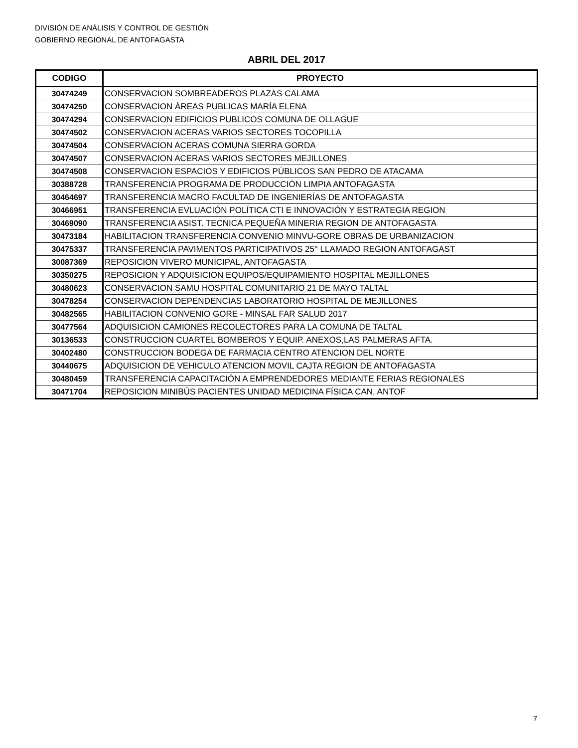DIVISIÓN DE ANÁLISIS Y CONTROL DE GESTIÓN
GOBIERNO REGIONAL DE ANTOFAGASTA
ABRIL DEL 2017
| CODIGO | PROYECTO |
| --- | --- |
| 30474249 | CONSERVACION SOMBREADEROS PLAZAS CALAMA |
| 30474250 | CONSERVACION ÁREAS PUBLICAS MARÍA ELENA |
| 30474294 | CONSERVACION EDIFICIOS PUBLICOS COMUNA DE OLLAGUE |
| 30474502 | CONSERVACION ACERAS VARIOS SECTORES TOCOPILLA |
| 30474504 | CONSERVACION ACERAS COMUNA SIERRA GORDA |
| 30474507 | CONSERVACION ACERAS VARIOS SECTORES MEJILLONES |
| 30474508 | CONSERVACION ESPACIOS Y EDIFICIOS PÚBLICOS SAN PEDRO DE ATACAMA |
| 30388728 | TRANSFERENCIA PROGRAMA DE PRODUCCIÓN LIMPIA ANTOFAGASTA |
| 30464697 | TRANSFERENCIA MACRO FACULTAD DE INGENIERÍAS DE ANTOFAGASTA |
| 30466951 | TRANSFERENCIA EVLUACIÓN POLÍTICA CTI E INNOVACIÓN Y ESTRATEGIA REGION |
| 30469090 | TRANSFERENCIA ASIST. TECNICA PEQUEÑA MINERIA REGION DE ANTOFAGASTA |
| 30473184 | HABILITACION TRANSFERENCIA CONVENIO MINVU-GORE OBRAS DE URBANIZACION |
| 30475337 | TRANSFERENCIA PAVIMENTOS PARTICIPATIVOS 25° LLAMADO REGION ANTOFAGAST |
| 30087369 | REPOSICION VIVERO MUNICIPAL, ANTOFAGASTA |
| 30350275 | REPOSICION Y ADQUISICION EQUIPOS/EQUIPAMIENTO HOSPITAL MEJILLONES |
| 30480623 | CONSERVACION SAMU HOSPITAL COMUNITARIO 21 DE MAYO TALTAL |
| 30478254 | CONSERVACION DEPENDENCIAS LABORATORIO HOSPITAL DE MEJILLONES |
| 30482565 | HABILITACION CONVENIO GORE - MINSAL FAR SALUD 2017 |
| 30477564 | ADQUISICION CAMIONES RECOLECTORES PARA LA COMUNA DE TALTAL |
| 30136533 | CONSTRUCCION CUARTEL BOMBEROS Y EQUIP. ANEXOS,LAS PALMERAS AFTA. |
| 30402480 | CONSTRUCCION BODEGA DE FARMACIA CENTRO ATENCION DEL NORTE |
| 30440675 | ADQUISICION DE VEHICULO ATENCION MOVIL CAJTA REGION DE ANTOFAGASTA |
| 30480459 | TRANSFERENCIA CAPACITACIÓN A EMPRENDEDORES MEDIANTE FERIAS REGIONALES |
| 30471704 | REPOSICION MINIBÚS PACIENTES UNIDAD MEDICINA FÍSICA CAN, ANTOF |
7